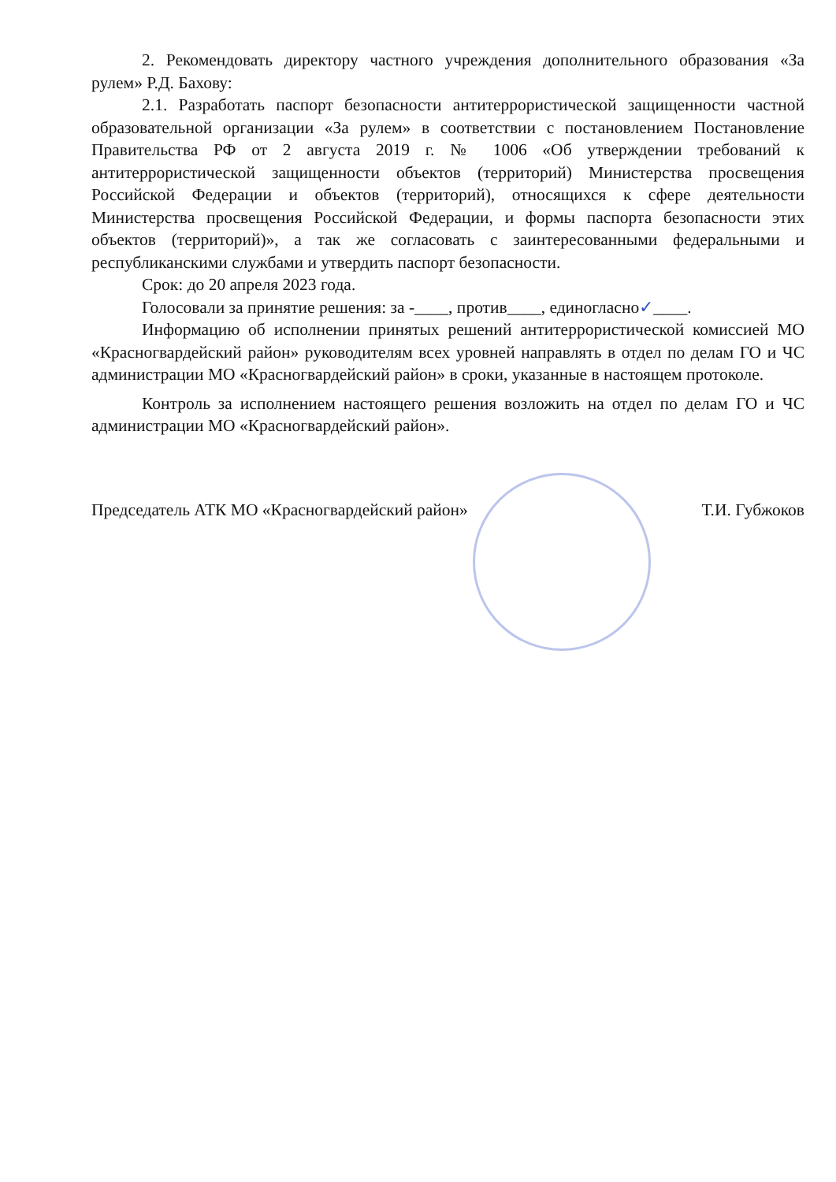2. Рекомендовать директору частного учреждения дополнительного образования «За рулем» Р.Д. Бахову:
2.1. Разработать паспорт безопасности антитеррористической защищенности частной образовательной организации «За рулем» в соответствии с постановлением Постановление Правительства РФ от 2 августа 2019 г. № 1006 «Об утверждении требований к антитеррористической защищенности объектов (территорий) Министерства просвещения Российской Федерации и объектов (территорий), относящихся к сфере деятельности Министерства просвещения Российской Федерации, и формы паспорта безопасности этих объектов (территорий)», а так же согласовать с заинтересованными федеральными и республиканскими службами и утвердить паспорт безопасности.
Срок: до 20 апреля 2023 года.
Голосовали за принятие решения: за -____, против____, единогласно✓____.
Информацию об исполнении принятых решений антитеррористической комиссией МО «Красногвардейский район» руководителям всех уровней направлять в отдел по делам ГО и ЧС администрации МО «Красногвардейский район» в сроки, указанные в настоящем протоколе.
Контроль за исполнением настоящего решения возложить на отдел по делам ГО и ЧС администрации МО «Красногвардейский район».
Председатель АТК МО «Красногвардейский район» Т.И. Губжоков